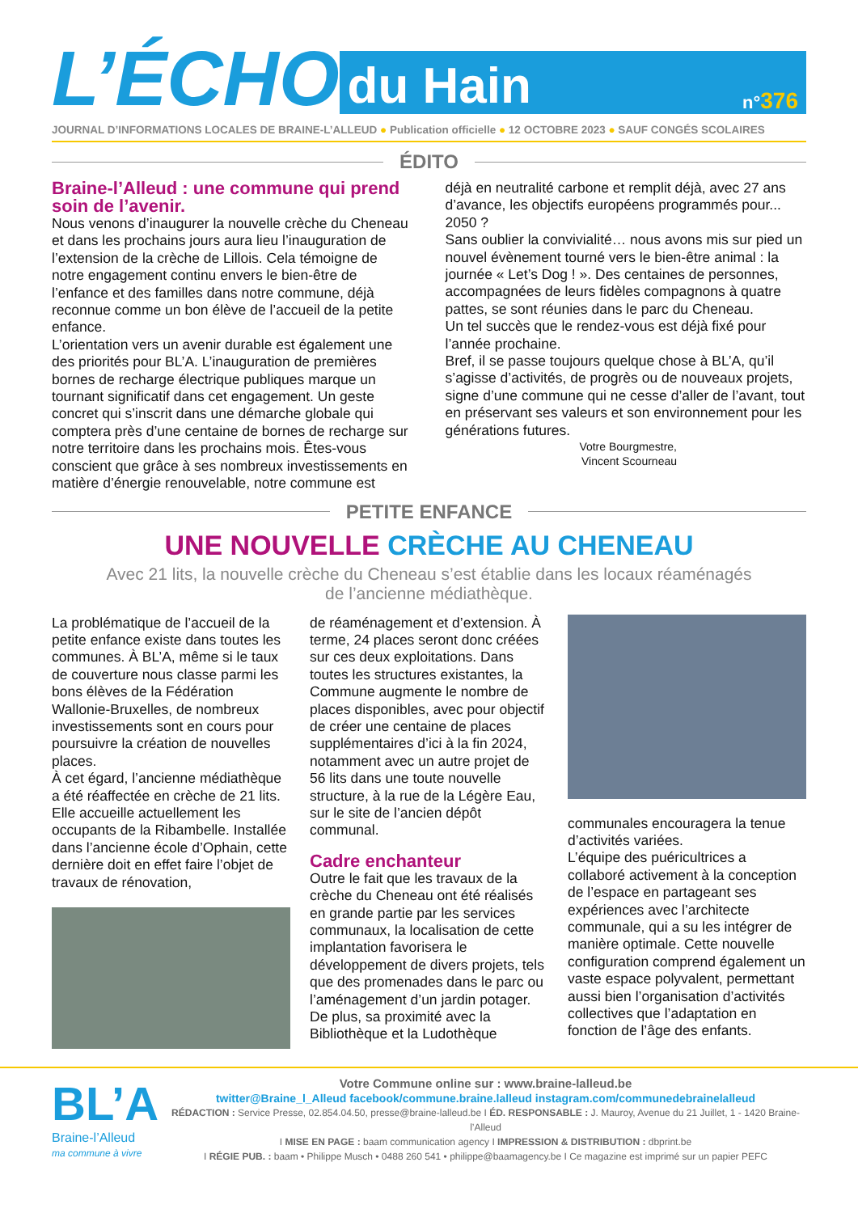L’ÉCHO
du Hain n°376
JOURNAL D’INFORMATIONS LOCALES DE BRAINE-L’ALLEUD ● Publication officielle ● 12 OCTOBRE 2023 ● SAUF CONGÉS SCOLAIRES
ÉDITO
Braine-l’Alleud : une commune qui prend soin de l’avenir.
Nous venons d’inaugurer la nouvelle crèche du Cheneau et dans les prochains jours aura lieu l’inauguration de l’extension de la crèche de Lillois. Cela témoigne de notre engagement continu envers le bien-être de l’enfance et des familles dans notre commune, déjà reconnue comme un bon élève de l’accueil de la petite enfance.
L’orientation vers un avenir durable est également une des priorités pour BL’A. L’inauguration de premières bornes de recharge électrique publiques marque un tournant significatif dans cet engagement. Un geste concret qui s’inscrit dans une démarche globale qui comptera près d’une centaine de bornes de recharge sur notre territoire dans les prochains mois. Êtes-vous conscient que grâce à ses nombreux investissements en matière d’énergie renouvelable, notre commune est
déjà en neutralité carbone et remplit déjà, avec 27 ans d’avance, les objectifs européens programmés pour... 2050 ?
Sans oublier la convivialité… nous avons mis sur pied un nouvel évènement tourné vers le bien-être animal : la journée « Let’s Dog ! ». Des centaines de personnes, accompagnées de leurs fidèles compagnons à quatre pattes, se sont réunies dans le parc du Cheneau.
Un tel succès que le rendez-vous est déjà fixé pour l’année prochaine.
Bref, il se passe toujours quelque chose à BL’A, qu’il s’agisse d’activités, de progrès ou de nouveaux projets, signe d’une commune qui ne cesse d’aller de l’avant, tout en préservant ses valeurs et son environnement pour les générations futures.
Votre Bourgmestre,
Vincent Scourneau
PETITE ENFANCE
UNE NOUVELLE CRÈCHE AU CHENEAU
Avec 21 lits, la nouvelle crèche du Cheneau s’est établie dans les locaux réaménagés
de l’ancienne médiathèque.
La problématique de l’accueil de la petite enfance existe dans toutes les communes. À BL’A, même si le taux de couverture nous classe parmi les bons élèves de la Fédération Wallonie-Bruxelles, de nombreux investissements sont en cours pour poursuivre la création de nouvelles places.
À cet égard, l’ancienne médiathèque a été réaffectée en crèche de 21 lits. Elle accueille actuellement les occupants de la Ribambelle. Installée dans l’ancienne école d’Ophain, cette dernière doit en effet faire l’objet de travaux de rénovation,
de réaménagement et d’extension. À terme, 24 places seront donc créées sur ces deux exploitations. Dans toutes les structures existantes, la Commune augmente le nombre de places disponibles, avec pour objectif de créer une centaine de places supplémentaires d’ici à la fin 2024, notamment avec un autre projet de 56 lits dans une toute nouvelle structure, à la rue de la Légère Eau, sur le site de l’ancien dépôt communal.
Cadre enchanteur
Outre le fait que les travaux de la crèche du Cheneau ont été réalisés en grande partie par les services communaux, la localisation de cette implantation favorisera le développement de divers projets, tels que des promenades dans le parc ou l’aménagement d’un jardin potager. De plus, sa proximité avec la Bibliothèque et la Ludothèque
communales encouragera la tenue d’activités variées.
L’équipe des puéricultrices a collaboré activement à la conception de l’espace en partageant ses expériences avec l’architecte communale, qui a su les intégrer de manière optimale. Cette nouvelle configuration comprend également un vaste espace polyvalent, permettant aussi bien l’organisation d’activités collectives que l’adaptation en fonction de l’âge des enfants.
BL’A
Braine-l’Alleud
ma commune à vivre
Votre Commune online sur : www.braine-lalleud.be
twitter@Braine_l_Alleud facebook/commune.braine.lalleud instagram.com/communedebrainelalleud
RÉDACTION : Service Presse, 02.854.04.50, presse@braine-lalleud.be I ÉD. RESPONSABLE : J. Mauroy, Avenue du 21 Juillet, 1 - 1420 Braine-l’Alleud
I MISE EN PAGE : baam communication agency I IMPRESSION & DISTRIBUTION : dbprint.be
I RÉGIE PUB. : baam • Philippe Musch • 0488 260 541 • philippe@baamagency.be I Ce magazine est imprimé sur un papier PEFC